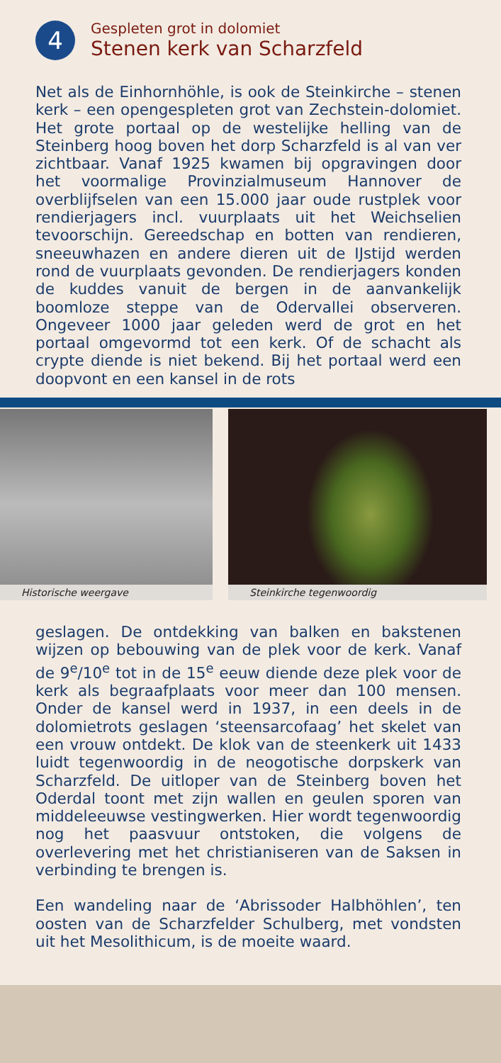4
Gespleten grot in dolomiet
Stenen kerk van Scharzfeld
Net als de Einhornhöhle, is ook de Steinkirche – stenen kerk – een opengespleten grot van Zechstein-dolomiet. Het grote portaal op de westelijke helling van de Steinberg hoog boven het dorp Scharzfeld is al van ver zichtbaar. Vanaf 1925 kwamen bij opgravingen door het voormalige Provinzialmuseum Hannover de overblijfselen van een 15.000 jaar oude rustplek voor rendierjagers incl. vuurplaats uit het Weichselien tevoorschijn. Gereedschap en botten van rendieren, sneeuwhazen en andere dieren uit de IJstijd werden rond de vuurplaats gevonden. De rendierjagers konden de kuddes vanuit de bergen in de aanvankelijk boomloze steppe van de Odervallei observeren. Ongeveer 1000 jaar geleden werd de grot en het portaal omgevormd tot een kerk. Of de schacht als crypte diende is niet bekend. Bij het portaal werd een doopvont en een kansel in de rots
Historische weergave
Steinkirche tegenwoordig
geslagen. De ontdekking van balken en bakstenen wijzen op bebouwing van de plek voor de kerk. Vanaf de 9<sup>e</sup>/10<sup>e</sup> tot in de 15<sup>e</sup> eeuw diende deze plek voor de kerk als begraafplaats voor meer dan 100 mensen. Onder de kansel werd in 1937, in een deels in de dolomietrots geslagen ‘steensarcofaag’ het skelet van een vrouw ontdekt. De klok van de steenkerk uit 1433 luidt tegenwoordig in de neogotische dorpskerk van Scharzfeld. De uitloper van de Steinberg boven het Oderdal toont met zijn wallen en geulen sporen van middeleeuwse vestingwerken. Hier wordt tegenwoordig nog het paasvuur ontstoken, die volgens de overlevering met het christianiseren van de Saksen in verbinding te brengen is.
Een wandeling naar de ‘Abrissoder Halbhöhlen’, ten oosten van de Scharzfelder Schulberg, met vondsten uit het Mesolithicum, is de moeite waard.